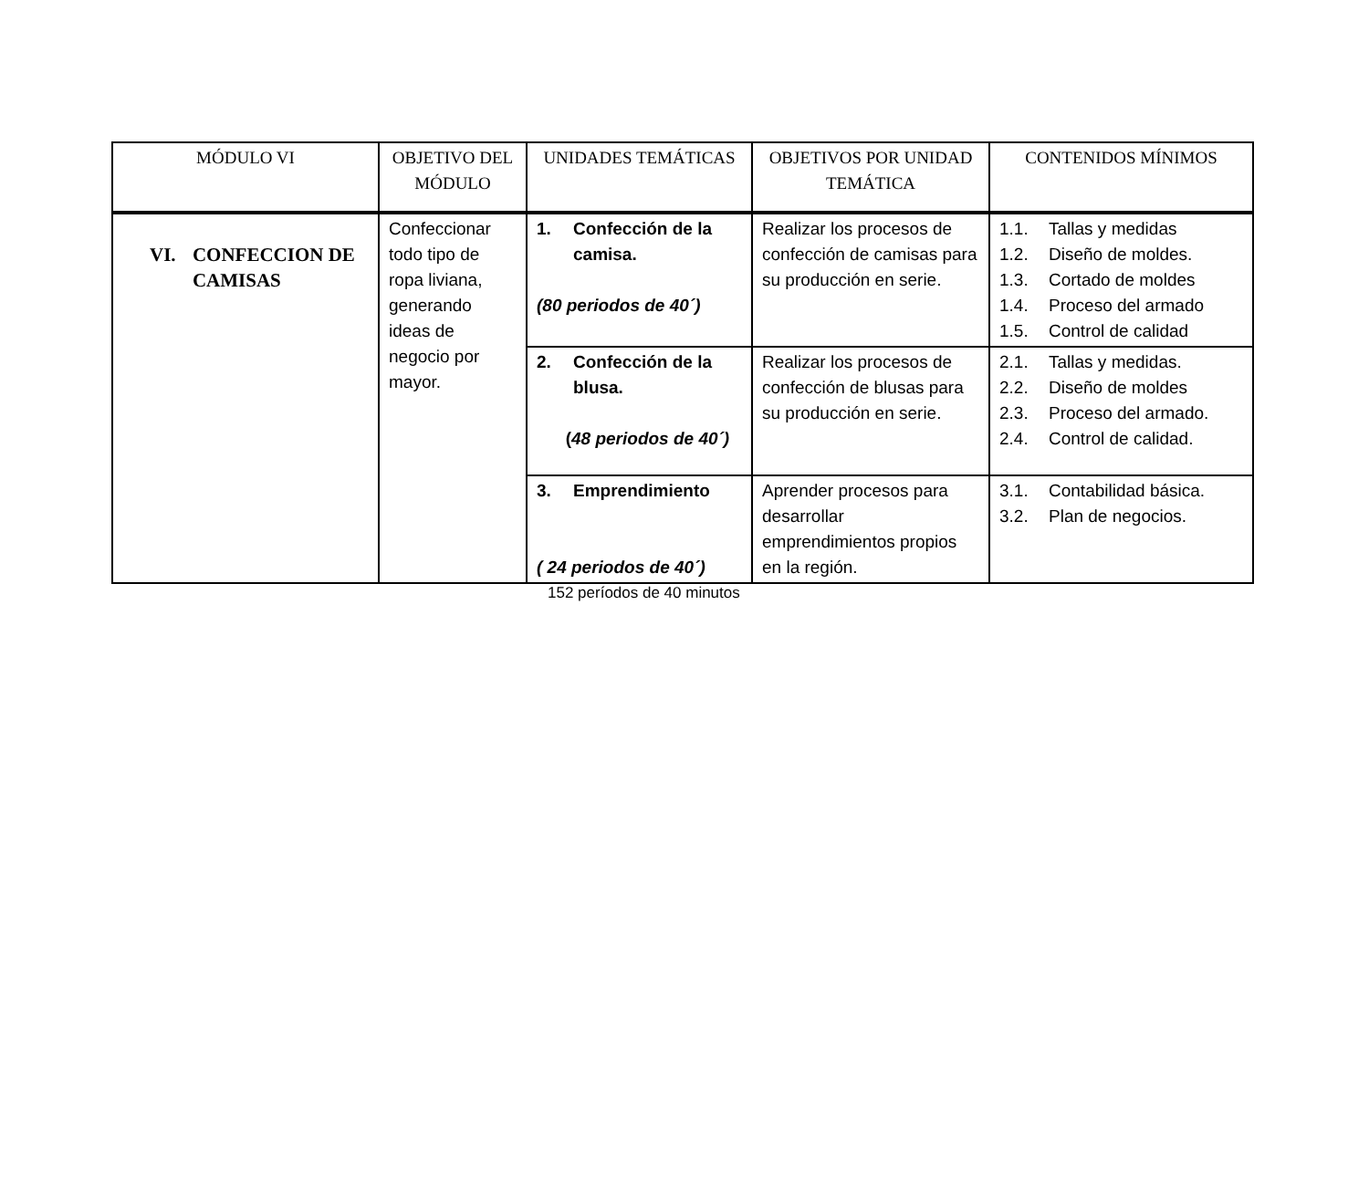| MÓDULO VI | OBJETIVO DEL MÓDULO | UNIDADES TEMÁTICAS | OBJETIVOS POR UNIDAD TEMÁTICA | CONTENIDOS MÍNIMOS |
| --- | --- | --- | --- | --- |
| VI. CONFECCION DE CAMISAS | Confeccionar todo tipo de ropa liviana, generando ideas de negocio por mayor. | 1. Confección de la camisa. (80 periodos de 40´) | Realizar los procesos de confección de camisas para su producción en serie. | 1.1. Tallas y medidas 1.2. Diseño de moldes. 1.3. Cortado de moldes 1.4. Proceso del armado 1.5. Control de calidad |
| | | 2. Confección de la blusa. ( 48 periodos de 40´) | Realizar los procesos de confección de blusas para su producción en serie. | 2.1. Tallas y medidas. 2.2. Diseño de moldes 2.3. Proceso del armado. 2.4. Control de calidad. |
| | | 3. Emprendimiento ( 24 periodos de 40´) | Aprender procesos para desarrollar emprendimientos propios en la región. | 3.1. Contabilidad básica. 3.2. Plan de negocios. |
152 períodos de 40 minutos